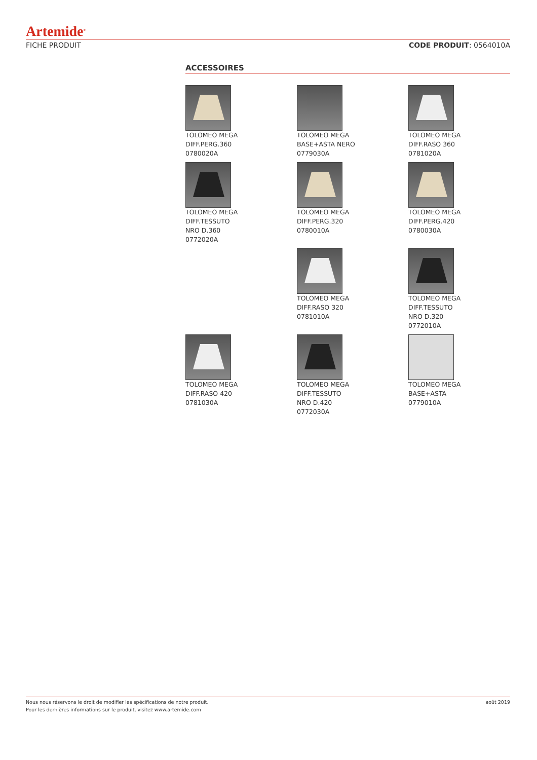Artemide<sup>®</sup>
FICHE PRODUIT CODE PRODUIT: 0564010A
ACCESSOIRES
TOLOMEO MEGA
DIFF.PERG.360
0780020A
TOLOMEO MEGA
BASE+ASTA NERO
0779030A
TOLOMEO MEGA
DIFF.RASO 360
0781020A
TOLOMEO MEGA
DIFF.TESSUTO
NRO D.360
0772020A
TOLOMEO MEGA
DIFF.PERG.320
0780010A
TOLOMEO MEGA
DIFF.PERG.420
0780030A
TOLOMEO MEGA
DIFF.RASO 320
0781010A
TOLOMEO MEGA
DIFF.TESSUTO
NRO D.320
0772010A
TOLOMEO MEGA
DIFF.RASO 420
0781030A
TOLOMEO MEGA
DIFF.TESSUTO
NRO D.420
0772030A
TOLOMEO MEGA
BASE+ASTA
0779010A
Nous nous réservons le droit de modifier les spécifications de notre produit.
Pour les dernières informations sur le produit, visitez www.artemide.com août 2019